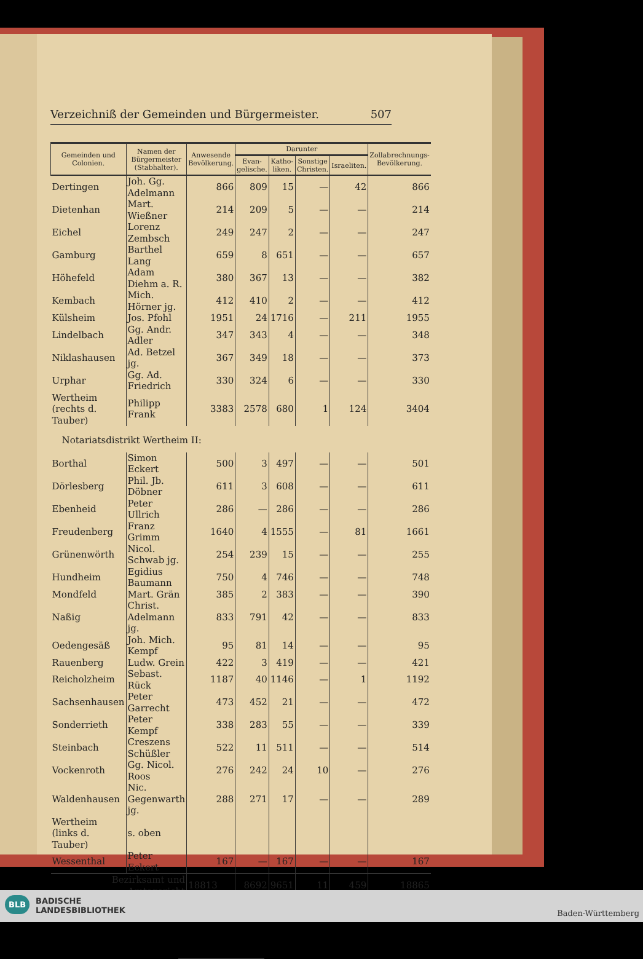Verzeichniß der Gemeinden und Bürgermeister. 507
| Gemeinden und Colonien. | Namen der Bürgermeister (Stabhalter). | Anwesende Bevölkerung. | Darunter | | | | Zollabrechnungs-Bevölkerung. |
| --- | --- | --- | --- | --- | --- | --- | --- |
| | | | Evan-gelische. | Katho-liken. | Sonstige Christen. | Israeliten. | |
| Dertingen | Joh. Gg. Adelmann | 866 | 809 | 15 | — | 42 | 866 |
| Dietenhan | Mart. Wießner | 214 | 209 | 5 | — | — | 214 |
| Eichel | Lorenz Zembsch | 249 | 247 | 2 | — | — | 247 |
| Gamburg | Barthel Lang | 659 | 8 | 651 | — | — | 657 |
| Höhefeld | Adam Diehm a. R. | 380 | 367 | 13 | — | — | 382 |
| Kembach | Mich. Hörner jg. | 412 | 410 | 2 | — | — | 412 |
| Külsheim | Jos. Pfohl | 1951 | 24 | 1716 | — | 211 | 1955 |
| Lindelbach | Gg. Andr. Adler | 347 | 343 | 4 | — | — | 348 |
| Niklashausen | Ad. Betzel jg. | 367 | 349 | 18 | — | — | 373 |
| Urphar | Gg. Ad. Friedrich | 330 | 324 | 6 | — | — | 330 |
| Wertheim (rechts d. Tauber) | Philipp Frank | 3383 | 2578 | 680 | 1 | 124 | 3404 |
| Notariatsdistrikt Wertheim II: | | | | | | | |
| Borthal | Simon Eckert | 500 | 3 | 497 | — | — | 501 |
| Dörlesberg | Phil. Jb. Döbner | 611 | 3 | 608 | — | — | 611 |
| Ebenheid | Peter Ullrich | 286 | — | 286 | — | — | 286 |
| Freudenberg | Franz Grimm | 1640 | 4 | 1555 | — | 81 | 1661 |
| Grünenwörth | Nicol. Schwab jg. | 254 | 239 | 15 | — | — | 255 |
| Hundheim | Egidius Baumann | 750 | 4 | 746 | — | — | 748 |
| Mondfeld | Mart. Grän | 385 | 2 | 383 | — | — | 390 |
| Naßig | Christ. Adelmann jg. | 833 | 791 | 42 | — | — | 833 |
| Oedengesäß | Joh. Mich. Kempf | 95 | 81 | 14 | — | — | 95 |
| Rauenberg | Ludw. Grein | 422 | 3 | 419 | — | — | 421 |
| Reicholzheim | Sebast. Rück | 1187 | 40 | 1146 | — | 1 | 1192 |
| Sachsenhausen | Peter Garrecht | 473 | 452 | 21 | — | — | 472 |
| Sonderrieth | Peter Kempf | 338 | 283 | 55 | — | — | 339 |
| Steinbach | Creszens Schüßler | 522 | 11 | 511 | — | — | 514 |
| Vockenroth | Gg. Nicol. Roos | 276 | 242 | 24 | 10 | — | 276 |
| Waldenhausen | Nic. Gegenwarth jg. | 288 | 271 | 17 | — | — | 289 |
| Wertheim (links d. Tauber) | s. oben | | | | | | |
| Wessenthal | Peter Eckert | 167 | — | 167 | — | — | 167 |
| Bezirksamt und Amtsgericht | | 18813 | 8692 | 9651 | 11 | 459 | 18865 |
BADISCHE
LANDESBIBLIOTHEK
BLB
Baden-Württemberg